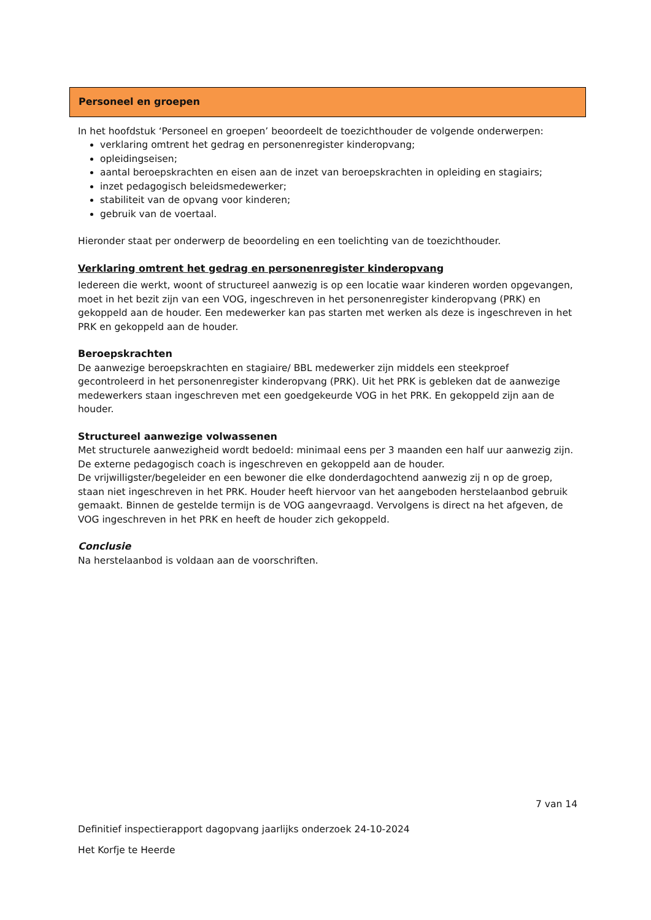Personeel en groepen
In het hoofdstuk ‘Personeel en groepen’ beoordeelt de toezichthouder de volgende onderwerpen:
verklaring omtrent het gedrag en personenregister kinderopvang;
opleidingseisen;
aantal beroepskrachten en eisen aan de inzet van beroepskrachten in opleiding en stagiairs;
inzet pedagogisch beleidsmedewerker;
stabiliteit van de opvang voor kinderen;
gebruik van de voertaal.
Hieronder staat per onderwerp de beoordeling en een toelichting van de toezichthouder.
Verklaring omtrent het gedrag en personenregister kinderopvang
Iedereen die werkt, woont of structureel aanwezig is op een locatie waar kinderen worden opgevangen, moet in het bezit zijn van een VOG, ingeschreven in het personenregister kinderopvang (PRK) en gekoppeld aan de houder. Een medewerker kan pas starten met werken als deze is ingeschreven in het PRK en gekoppeld aan de houder.
Beroepskrachten
De aanwezige beroepskrachten en stagiaire/ BBL medewerker zijn middels een steekproef gecontroleerd in het personenregister kinderopvang (PRK). Uit het PRK is gebleken dat de aanwezige medewerkers staan ingeschreven met een goedgekeurde VOG in het PRK. En gekoppeld zijn aan de houder.
Structureel aanwezige volwassenen
Met structurele aanwezigheid wordt bedoeld: minimaal eens per 3 maanden een half uur aanwezig zijn.
De externe pedagogisch coach is ingeschreven en gekoppeld aan de houder.
De vrijwilligster/begeleider en een bewoner die elke donderdagochtend aanwezig zij n op de groep, staan niet ingeschreven in het PRK. Houder heeft hiervoor van het aangeboden herstelaanbod gebruik gemaakt. Binnen de gestelde termijn is de VOG aangevraagd. Vervolgens is direct na het afgeven, de VOG ingeschreven in het PRK en heeft de houder zich gekoppeld.
Conclusie
Na herstelaanbod is voldaan aan de voorschriften.
7 van 14
Definitief inspectierapport dagopvang jaarlijks onderzoek 24-10-2024
Het Korfje te Heerde